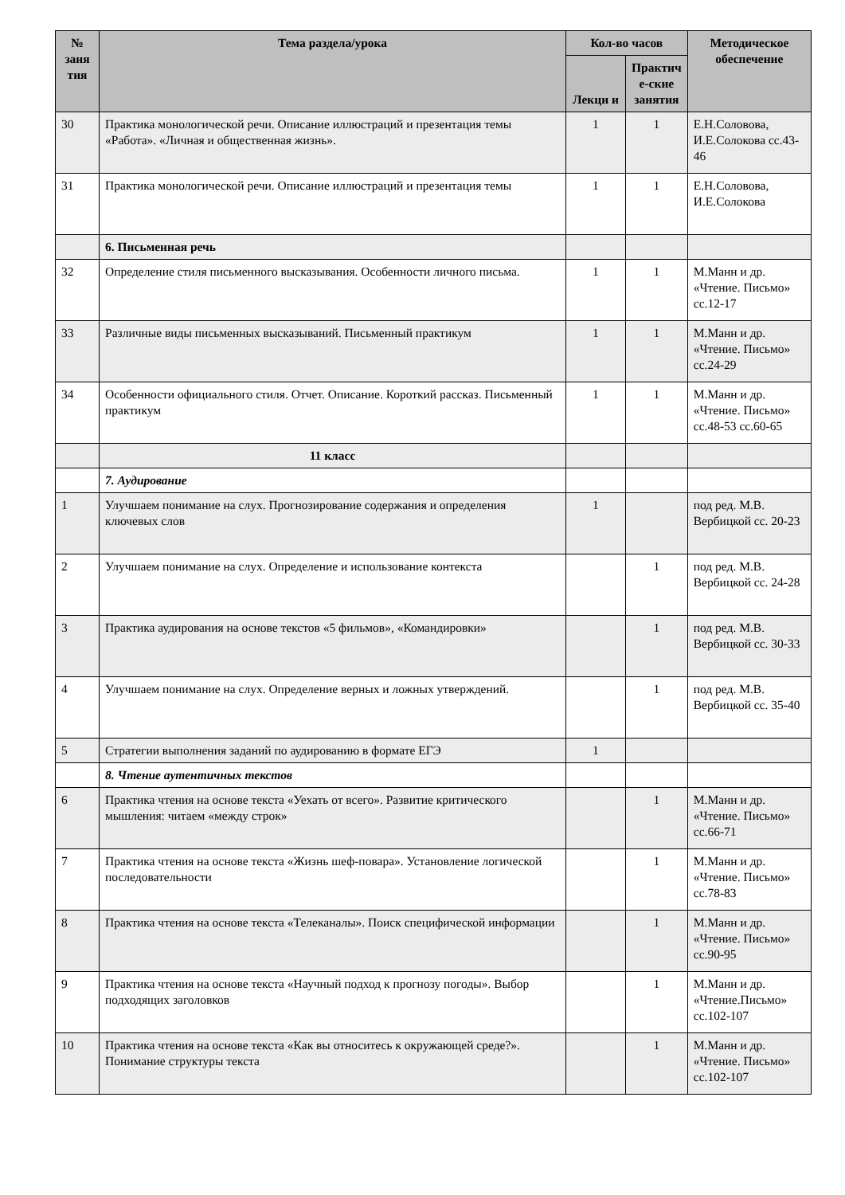| № заня тия | Тема раздела/урока | Кол-во часов | | Методическое обеспечение |
| --- | --- | --- | --- | --- |
| | | Лекци и | Практич е-ские занятия | |
| 30 | Практика монологической речи. Описание иллюстраций и презентация темы «Работа». «Личная и общественная жизнь». | 1 | 1 | Е.Н.Соловова, И.Е.Солокова сс.43-46 |
| 31 | Практика монологической речи. Описание иллюстраций и презентация темы | 1 | 1 | Е.Н.Соловова, И.Е.Солокова |
| | 6. Письменная речь | | | |
| 32 | Определение стиля письменного высказывания. Особенности личного письма. | 1 | 1 | М.Манн и др. «Чтение. Письмо» сс.12-17 |
| 33 | Различные виды письменных высказываний. Письменный практикум | 1 | 1 | М.Манн и др. «Чтение. Письмо» сс.24-29 |
| 34 | Особенности официального стиля. Отчет. Описание. Короткий рассказ. Письменный практикум | 1 | 1 | М.Манн и др. «Чтение. Письмо» сс.48-53 сс.60-65 |
| | 11 класс | | | |
| | 7. Аудирование | | | |
| 1 | Улучшаем понимание на слух. Прогнозирование содержания и определения ключевых слов | 1 | | под ред. М.В. Вербицкой сс. 20-23 |
| 2 | Улучшаем понимание на слух. Определение и использование контекста | | 1 | под ред. М.В. Вербицкой сс. 24-28 |
| 3 | Практика аудирования на основе текстов «5 фильмов», «Командировки» | | 1 | под ред. М.В. Вербицкой сс. 30-33 |
| 4 | Улучшаем понимание на слух. Определение верных и ложных утверждений. | | 1 | под ред. М.В. Вербицкой сс. 35-40 |
| 5 | Стратегии выполнения заданий по аудированию в формате ЕГЭ | 1 | | |
| | 8. Чтение аутентичных текстов | | | |
| 6 | Практика чтения на основе текста «Уехать от всего». Развитие критического мышления: читаем «между строк» | | 1 | М.Манн и др. «Чтение. Письмо» сс.66-71 |
| 7 | Практика чтения на основе текста «Жизнь шеф-повара». Установление логической последовательности | | 1 | М.Манн и др. «Чтение. Письмо» сс.78-83 |
| 8 | Практика чтения на основе текста «Телеканалы». Поиск специфической информации | | 1 | М.Манн и др. «Чтение. Письмо» сс.90-95 |
| 9 | Практика чтения на основе текста «Научный подход к прогнозу погоды». Выбор подходящих заголовков | | 1 | М.Манн и др. «Чтение.Письмо» сс.102-107 |
| 10 | Практика чтения на основе текста «Как вы относитесь к окружающей среде?». Понимание структуры текста | | 1 | М.Манн и др. «Чтение. Письмо» сс.102-107 |